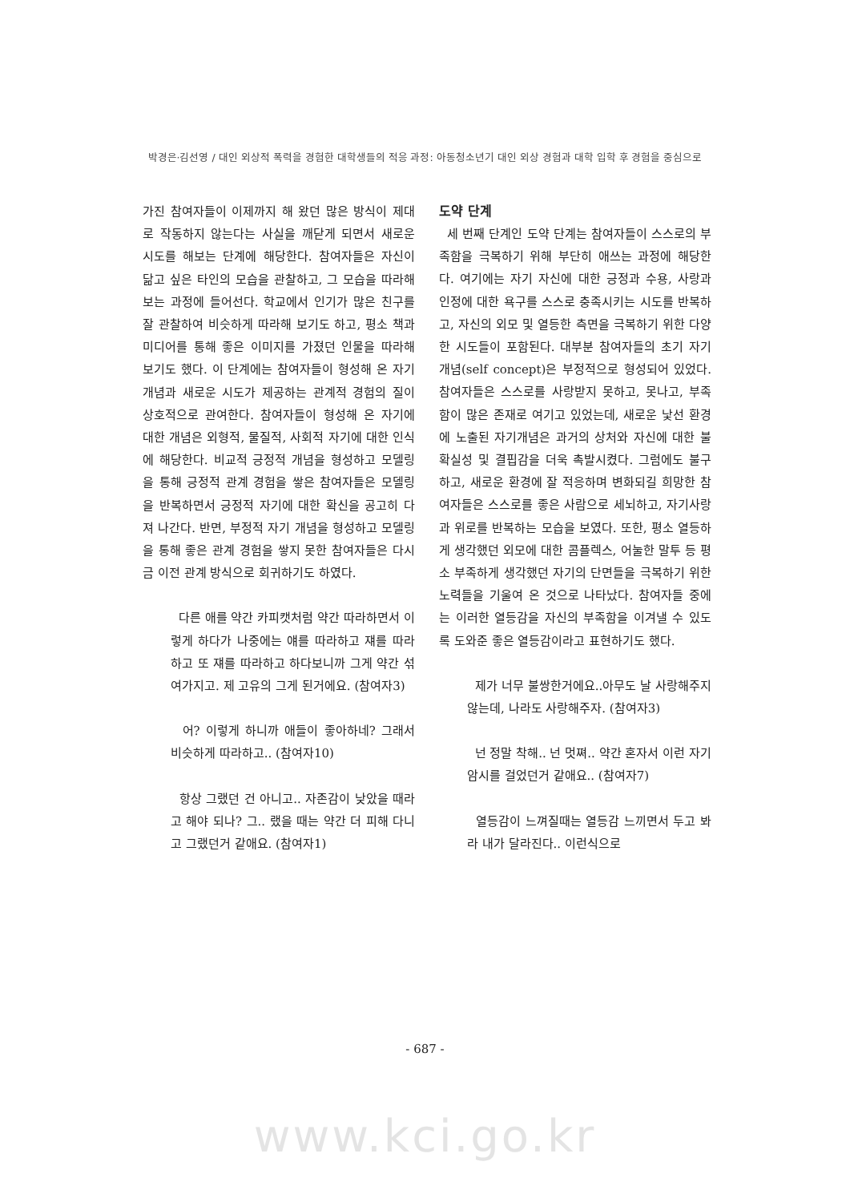박경은·김선영 / 대인 외상적 폭력을 경험한 대학생들의 적응 과정: 아동청소년기 대인 외상 경험과 대학 입학 후 경험을 중심으로
가진 참여자들이 이제까지 해 왔던 많은 방식이 제대로 작동하지 않는다는 사실을 깨닫게 되면서 새로운 시도를 해보는 단계에 해당한다. 참여자들은 자신이 닮고 싶은 타인의 모습을 관찰하고, 그 모습을 따라해 보는 과정에 들어선다. 학교에서 인기가 많은 친구를 잘 관찰하여 비슷하게 따라해 보기도 하고, 평소 책과 미디어를 통해 좋은 이미지를 가졌던 인물을 따라해 보기도 했다. 이 단계에는 참여자들이 형성해 온 자기개념과 새로운 시도가 제공하는 관계적 경험의 질이 상호적으로 관여한다. 참여자들이 형성해 온 자기에 대한 개념은 외형적, 물질적, 사회적 자기에 대한 인식에 해당한다. 비교적 긍정적 개념을 형성하고 모델링을 통해 긍정적 관계 경험을 쌓은 참여자들은 모델링을 반복하면서 긍정적 자기에 대한 확신을 공고히 다져 나간다. 반면, 부정적 자기 개념을 형성하고 모델링을 통해 좋은 관계 경험을 쌓지 못한 참여자들은 다시금 이전 관계 방식으로 회귀하기도 하였다.
다른 애를 약간 카피캣처럼 약간 따라하면서 이렇게 하다가 나중에는 얘를 따라하고 쟤를 따라하고 또 쟤를 따라하고 하다보니까 그게 약간 섞여가지고. 제 고유의 그게 된거에요. (참여자3)
어? 이렇게 하니까 애들이 좋아하네? 그래서 비슷하게 따라하고.. (참여자10)
항상 그랬던 건 아니고.. 자존감이 낮았을 때라고 해야 되나? 그.. 랬을 때는 약간 더 피해 다니고 그랬던거 같애요. (참여자1)
도약 단계
세 번째 단계인 도약 단계는 참여자들이 스스로의 부족함을 극복하기 위해 부단히 애쓰는 과정에 해당한다. 여기에는 자기 자신에 대한 긍정과 수용, 사랑과 인정에 대한 욕구를 스스로 충족시키는 시도를 반복하고, 자신의 외모 및 열등한 측면을 극복하기 위한 다양한 시도들이 포함된다. 대부분 참여자들의 초기 자기개념(self concept)은 부정적으로 형성되어 있었다. 참여자들은 스스로를 사랑받지 못하고, 못나고, 부족함이 많은 존재로 여기고 있었는데, 새로운 낯선 환경에 노출된 자기개념은 과거의 상처와 자신에 대한 불확실성 및 결핍감을 더욱 촉발시켰다. 그럼에도 불구하고, 새로운 환경에 잘 적응하며 변화되길 희망한 참여자들은 스스로를 좋은 사람으로 세뇌하고, 자기사랑과 위로를 반복하는 모습을 보였다. 또한, 평소 열등하게 생각했던 외모에 대한 콤플렉스, 어눌한 말투 등 평소 부족하게 생각했던 자기의 단면들을 극복하기 위한 노력들을 기울여 온 것으로 나타났다. 참여자들 중에는 이러한 열등감을 자신의 부족함을 이겨낼 수 있도록 도와준 좋은 열등감이라고 표현하기도 했다.
제가 너무 불쌍한거에요..아무도 날 사랑해주지 않는데, 나라도 사랑해주자. (참여자3)
넌 정말 착해.. 넌 멋쪄.. 약간 혼자서 이런 자기 암시를 걸었던거 같애요.. (참여자7)
열등감이 느껴질때는 열등감 느끼면서 두고 봐라 내가 달라진다.. 이런식으로
- 687 -
www.kci.go.kr